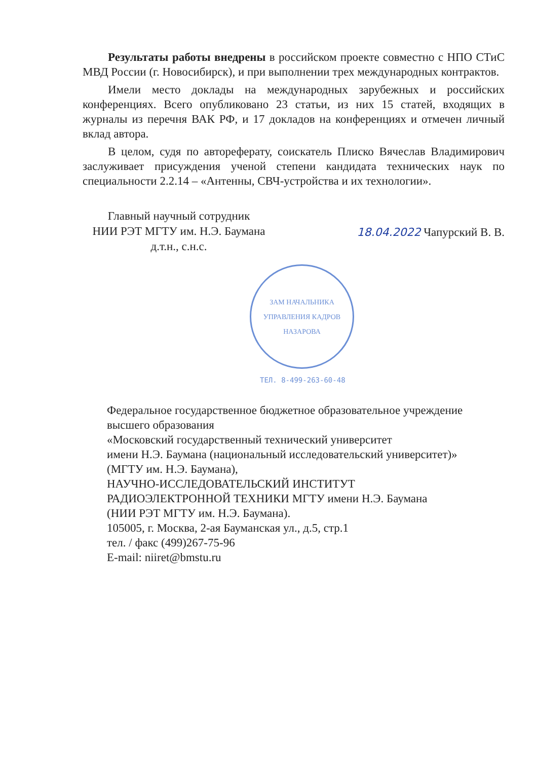Результаты работы внедрены в российском проекте совместно с НПО СТиС МВД России (г. Новосибирск), и при выполнении трех международных контрактов.
Имели место доклады на международных зарубежных и российских конференциях. Всего опубликовано 23 статьи, из них 15 статей, входящих в журналы из перечня ВАК РФ, и 17 докладов на конференциях и отмечен личный вклад автора.
В целом, судя по автореферату, соискатель Плиско Вячеслав Владимирович заслуживает присуждения ученой степени кандидата технических наук по специальности 2.2.14 – «Антенны, СВЧ-устройства и их технологии».
Главный научный сотрудник
НИИ РЭТ МГТУ им. Н.Э. Баумана
д.т.н., с.н.с.
18.04.2022 Чапурский В. В.
ЗАМ НАЧАЛЬНИКА УПРАВЛЕНИЯ КАДРОВ
НАЗАРОВА
ТЕЛ. 8-499-263-60-48
Федеральное государственное бюджетное образовательное учреждение высшего образования
«Московский государственный технический университет
имени Н.Э. Баумана (национальный исследовательский университет)»
(МГТУ им. Н.Э. Баумана),
НАУЧНО-ИССЛЕДОВАТЕЛЬСКИЙ ИНСТИТУТ
РАДИОЭЛЕКТРОННОЙ ТЕХНИКИ МГТУ имени Н.Э. Баумана
(НИИ РЭТ МГТУ им. Н.Э. Баумана).
105005, г. Москва, 2-ая Бауманская ул., д.5, стр.1
тел. / факс (499)267-75-96
E-mail: niiret@bmstu.ru